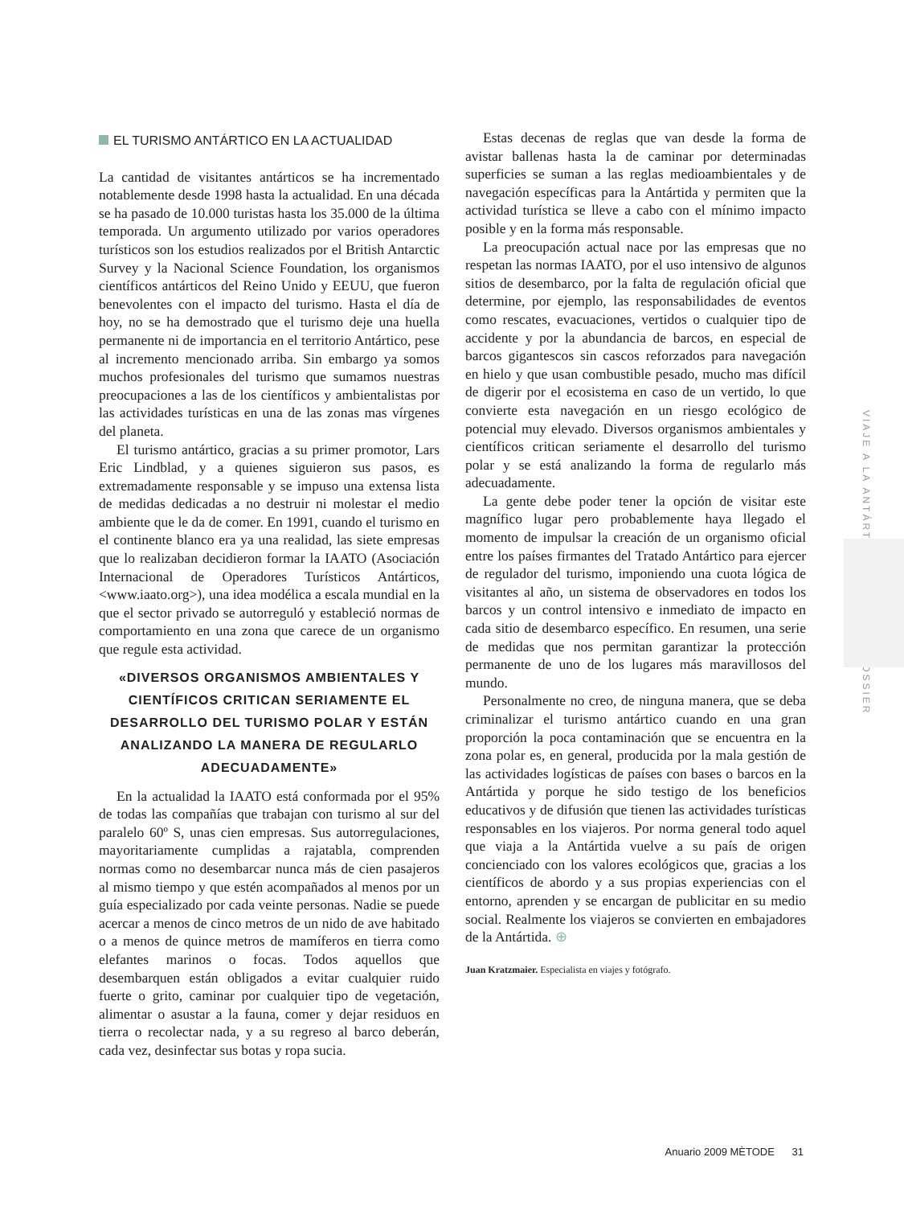EL TURISMO ANTÁRTICO EN LA ACTUALIDAD
La cantidad de visitantes antárticos se ha incrementado notablemente desde 1998 hasta la actualidad. En una década se ha pasado de 10.000 turistas hasta los 35.000 de la última temporada. Un argumento utilizado por varios operadores turísticos son los estudios realizados por el British Antarctic Survey y la Nacional Science Foundation, los organismos científicos antárticos del Reino Unido y EEUU, que fueron benevolentes con el impacto del turismo. Hasta el día de hoy, no se ha demostrado que el turismo deje una huella permanente ni de importancia en el territorio Antártico, pese al incremento mencionado arriba. Sin embargo ya somos muchos profesionales del turismo que sumamos nuestras preocupaciones a las de los científicos y ambientalistas por las actividades turísticas en una de las zonas mas vírgenes del planeta.
El turismo antártico, gracias a su primer promotor, Lars Eric Lindblad, y a quienes siguieron sus pasos, es extremadamente responsable y se impuso una extensa lista de medidas dedicadas a no destruir ni molestar el medio ambiente que le da de comer. En 1991, cuando el turismo en el continente blanco era ya una realidad, las siete empresas que lo realizaban decidieron formar la IAATO (Asociación Internacional de Operadores Turísticos Antárticos, <www.iaato.org>), una idea modélica a escala mundial en la que el sector privado se autorreguló y estableció normas de comportamiento en una zona que carece de un organismo que regule esta actividad.
«DIVERSOS ORGANISMOS AMBIENTALES Y CIENTÍFICOS CRITICAN SERIAMENTE EL DESARROLLO DEL TURISMO POLAR Y ESTÁN ANALIZANDO LA MANERA DE REGULARLO ADECUADAMENTE»
En la actualidad la IAATO está conformada por el 95% de todas las compañías que trabajan con turismo al sur del paralelo 60º S, unas cien empresas. Sus autorregulaciones, mayoritariamente cumplidas a rajatabla, comprenden normas como no desembarcar nunca más de cien pasajeros al mismo tiempo y que estén acompañados al menos por un guía especializado por cada veinte personas. Nadie se puede acercar a menos de cinco metros de un nido de ave habitado o a menos de quince metros de mamíferos en tierra como elefantes marinos o focas. Todos aquellos que desembarquen están obligados a evitar cualquier ruido fuerte o grito, caminar por cualquier tipo de vegetación, alimentar o asustar a la fauna, comer y dejar residuos en tierra o recolectar nada, y a su regreso al barco deberán, cada vez, desinfectar sus botas y ropa sucia.
Estas decenas de reglas que van desde la forma de avistar ballenas hasta la de caminar por determinadas superficies se suman a las reglas medioambientales y de navegación específicas para la Antártida y permiten que la actividad turística se lleve a cabo con el mínimo impacto posible y en la forma más responsable.
La preocupación actual nace por las empresas que no respetan las normas IAATO, por el uso intensivo de algunos sitios de desembarco, por la falta de regulación oficial que determine, por ejemplo, las responsabilidades de eventos como rescates, evacuaciones, vertidos o cualquier tipo de accidente y por la abundancia de barcos, en especial de barcos gigantescos sin cascos reforzados para navegación en hielo y que usan combustible pesado, mucho mas difícil de digerir por el ecosistema en caso de un vertido, lo que convierte esta navegación en un riesgo ecológico de potencial muy elevado. Diversos organismos ambientales y científicos critican seriamente el desarrollo del turismo polar y se está analizando la forma de regularlo más adecuadamente.
La gente debe poder tener la opción de visitar este magnífico lugar pero probablemente haya llegado el momento de impulsar la creación de un organismo oficial entre los países firmantes del Tratado Antártico para ejercer de regulador del turismo, imponiendo una cuota lógica de visitantes al año, un sistema de observadores en todos los barcos y un control intensivo e inmediato de impacto en cada sitio de desembarco específico. En resumen, una serie de medidas que nos permitan garantizar la protección permanente de uno de los lugares más maravillosos del mundo.
Personalmente no creo, de ninguna manera, que se deba criminalizar el turismo antártico cuando en una gran proporción la poca contaminación que se encuentra en la zona polar es, en general, producida por la mala gestión de las actividades logísticas de países con bases o barcos en la Antártida y porque he sido testigo de los beneficios educativos y de difusión que tienen las actividades turísticas responsables en los viajeros. Por norma general todo aquel que viaja a la Antártida vuelve a su país de origen concienciado con los valores ecológicos que, gracias a los científicos de abordo y a sus propias experiencias con el entorno, aprenden y se encargan de publicitar en su medio social. Realmente los viajeros se convierten en embajadores de la Antártida. ⊕
Juan Kratzmaier. Especialista en viajes y fotógrafo.
VIAJE A LA ANTÁRTIDA DOSSIER
Anuario 2009 MÈTODE 31